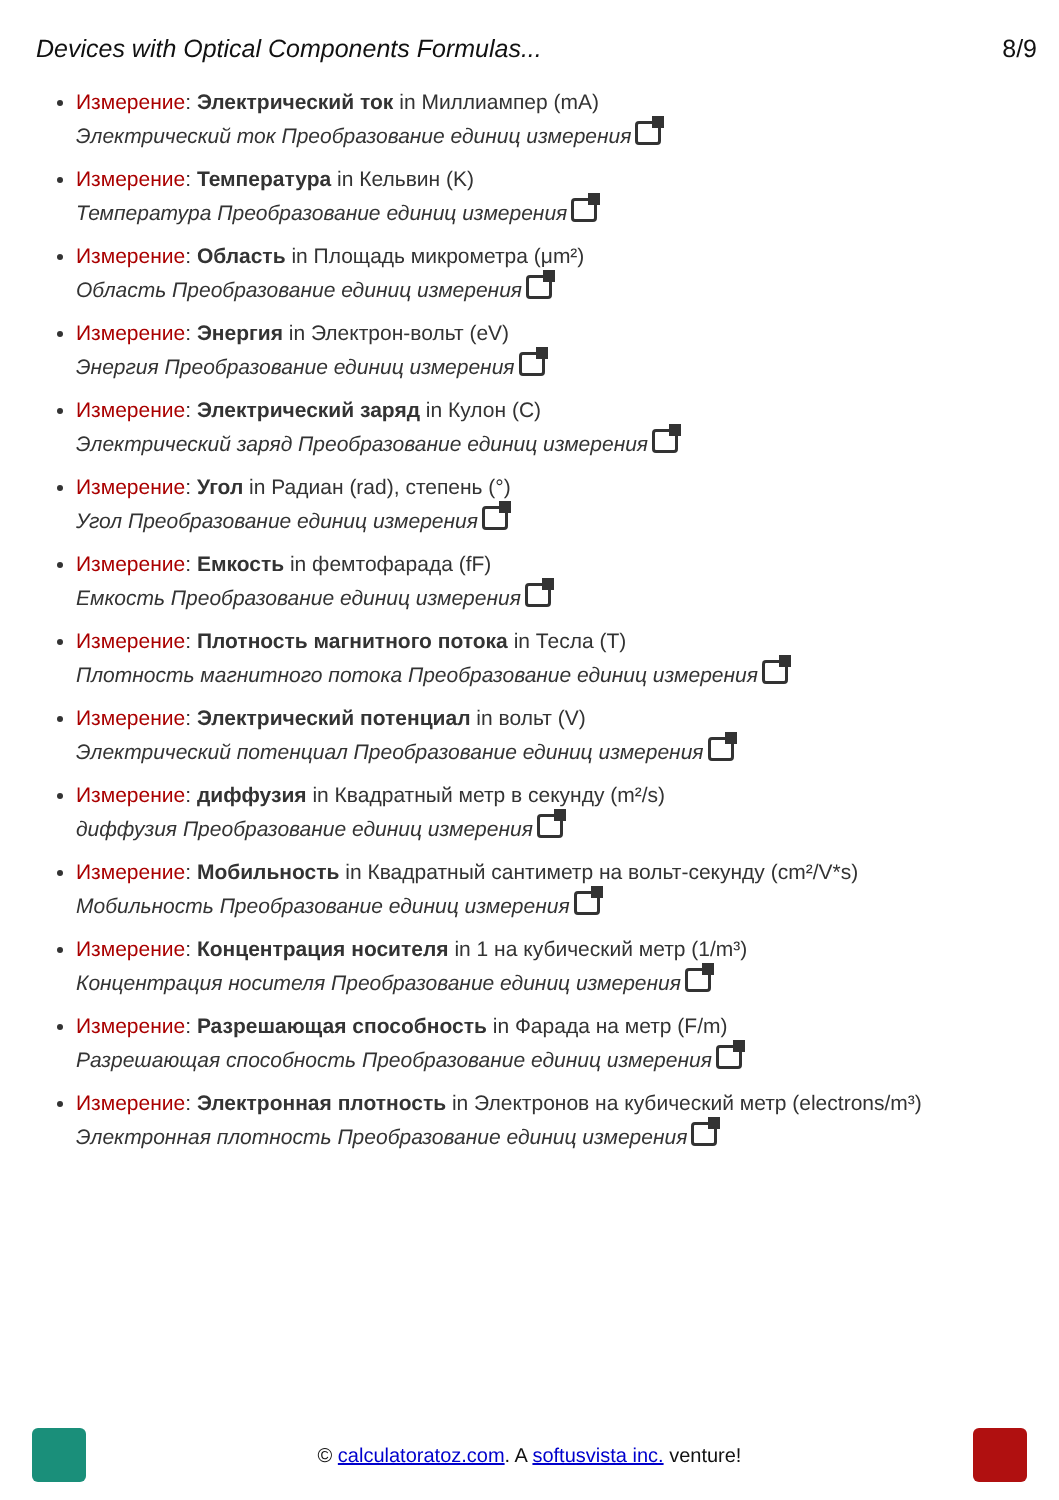Devices with Optical Components Formulas... 8/9
Измерение: Электрический ток in Миллиампер (mA)
Электрический ток Преобразование единиц измерения
Измерение: Температура in Кельвин (K)
Температура Преобразование единиц измерения
Измерение: Область in Площадь микрометра (μm²)
Область Преобразование единиц измерения
Измерение: Энергия in Электрон-вольт (eV)
Энергия Преобразование единиц измерения
Измерение: Электрический заряд in Кулон (C)
Электрический заряд Преобразование единиц измерения
Измерение: Угол in Радиан (rad), степень (°)
Угол Преобразование единиц измерения
Измерение: Емкость in фемтофарада (fF)
Емкость Преобразование единиц измерения
Измерение: Плотность магнитного потока in Тесла (T)
Плотность магнитного потока Преобразование единиц измерения
Измерение: Электрический потенциал in вольт (V)
Электрический потенциал Преобразование единиц измерения
Измерение: диффузия in Квадратный метр в секунду (m²/s)
диффузия Преобразование единиц измерения
Измерение: Мобильность in Квадратный сантиметр на вольт-секунду (cm²/V*s)
Мобильность Преобразование единиц измерения
Измерение: Концентрация носителя in 1 на кубический метр (1/m³)
Концентрация носителя Преобразование единиц измерения
Измерение: Разрешающая способность in Фарада на метр (F/m)
Разрешающая способность Преобразование единиц измерения
Измерение: Электронная плотность in Электронов на кубический метр (electrons/m³)
Электронная плотность Преобразование единиц измерения
© calculatoratoz.com. A softusvista inc. venture!